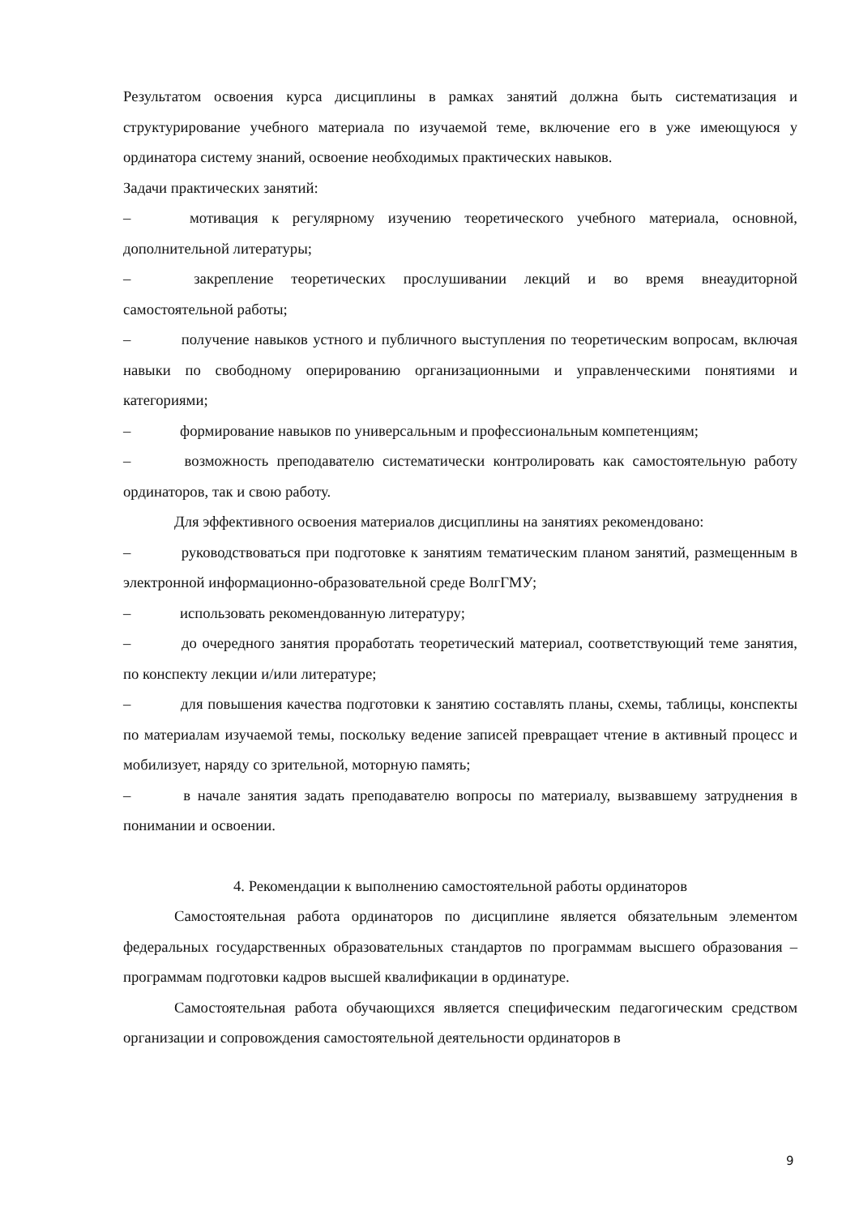Результатом освоения курса дисциплины в рамках занятий должна быть систематизация и структурирование учебного материала по изучаемой теме, включение его в уже имеющуюся у ординатора систему знаний, освоение необходимых практических навыков.
Задачи практических занятий:
–    мотивация к регулярному изучению теоретического учебного материала, основной, дополнительной литературы;
–    закрепление теоретических прослушивании лекций и во время внеаудиторной самостоятельной работы;
–    получение навыков устного и публичного выступления по теоретическим вопросам, включая навыки по свободному оперированию организационными и управленческими понятиями и категориями;
–    формирование навыков по универсальным и профессиональным компетенциям;
–    возможность преподавателю систематически контролировать как самостоятельную работу ординаторов, так и свою работу.
Для эффективного освоения материалов дисциплины на занятиях рекомендовано:
–    руководствоваться при подготовке к занятиям тематическим планом занятий, размещенным в электронной информационно-образовательной среде ВолгГМУ;
–    использовать рекомендованную литературу;
–    до очередного занятия проработать теоретический материал, соответствующий теме занятия, по конспекту лекции и/или литературе;
–    для повышения качества подготовки к занятию составлять планы, схемы, таблицы, конспекты по материалам изучаемой темы, поскольку ведение записей превращает чтение в активный процесс и мобилизует, наряду со зрительной, моторную память;
–    в начале занятия задать преподавателю вопросы по материалу, вызвавшему затруднения в понимании и освоении.
4. Рекомендации к выполнению самостоятельной работы ординаторов
Самостоятельная работа ординаторов по дисциплине является обязательным элементом федеральных государственных образовательных стандартов по программам высшего образования – программам подготовки кадров высшей квалификации в ординатуре.
Самостоятельная работа обучающихся является специфическим педагогическим средством организации и сопровождения самостоятельной деятельности ординаторов в
9